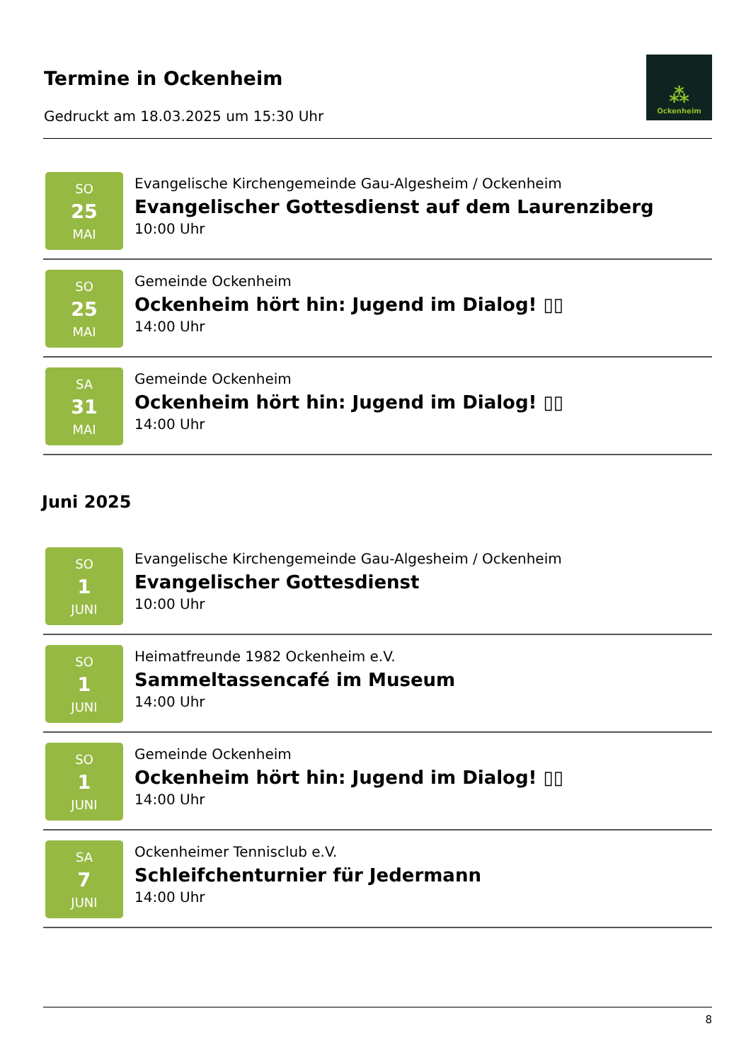Termine in Ockenheim
Gedruckt am 18.03.2025 um 15:30 Uhr
⁂
Ockenheim
SO
25
MAI
Evangelische Kirchengemeinde Gau-Algesheim / Ockenheim
Evangelischer Gottesdienst auf dem Laurenziberg
10:00 Uhr
SO
25
MAI
Gemeinde Ockenheim
Ockenheim hört hin: Jugend im Dialog! ▯▯
14:00 Uhr
SA
31
MAI
Gemeinde Ockenheim
Ockenheim hört hin: Jugend im Dialog! ▯▯
14:00 Uhr
Juni 2025
SO
1
JUNI
Evangelische Kirchengemeinde Gau-Algesheim / Ockenheim
Evangelischer Gottesdienst
10:00 Uhr
SO
1
JUNI
Heimatfreunde 1982 Ockenheim e.V.
Sammeltassencafé im Museum
14:00 Uhr
SO
1
JUNI
Gemeinde Ockenheim
Ockenheim hört hin: Jugend im Dialog! ▯▯
14:00 Uhr
SA
7
JUNI
Ockenheimer Tennisclub e.V.
Schleifchenturnier für Jedermann
14:00 Uhr
8